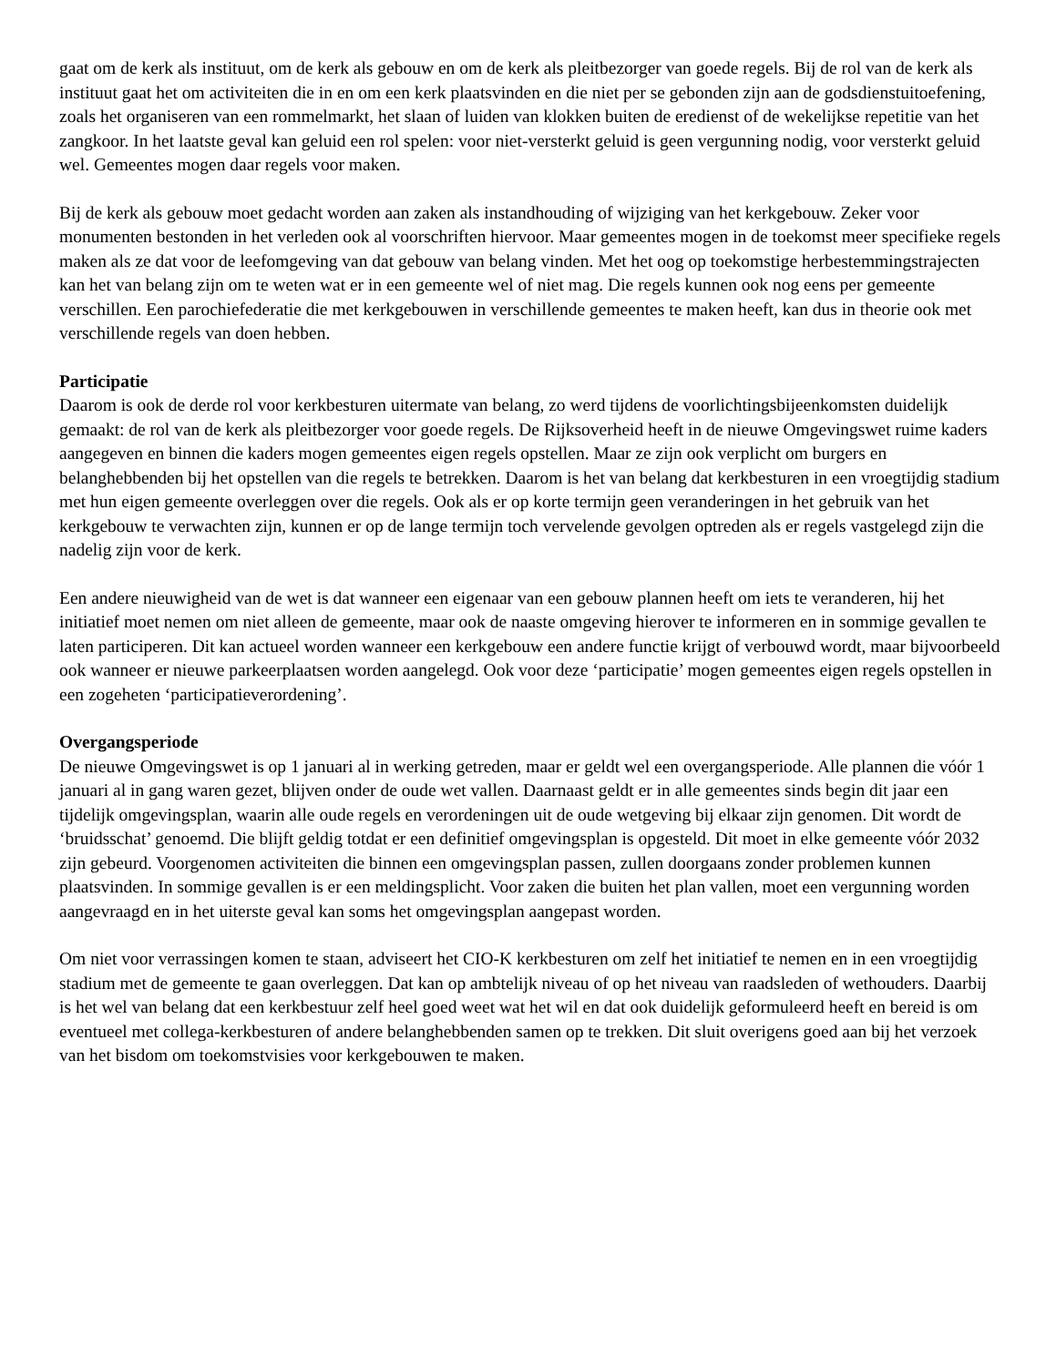gaat om de kerk als instituut, om de kerk als gebouw en om de kerk als pleitbezorger van goede regels. Bij de rol van de kerk als instituut gaat het om activiteiten die in en om een kerk plaatsvinden en die niet per se gebonden zijn aan de godsdienstuitoefening, zoals het organiseren van een rommelmarkt, het slaan of luiden van klokken buiten de eredienst of de wekelijkse repetitie van het zangkoor. In het laatste geval kan geluid een rol spelen: voor niet-versterkt geluid is geen vergunning nodig, voor versterkt geluid wel. Gemeentes mogen daar regels voor maken.
Bij de kerk als gebouw moet gedacht worden aan zaken als instandhouding of wijziging van het kerkgebouw. Zeker voor monumenten bestonden in het verleden ook al voorschriften hiervoor. Maar gemeentes mogen in de toekomst meer specifieke regels maken als ze dat voor de leefomgeving van dat gebouw van belang vinden. Met het oog op toekomstige herbestemmingstrajecten kan het van belang zijn om te weten wat er in een gemeente wel of niet mag. Die regels kunnen ook nog eens per gemeente verschillen. Een parochiefederatie die met kerkgebouwen in verschillende gemeentes te maken heeft, kan dus in theorie ook met verschillende regels van doen hebben.
Participatie
Daarom is ook de derde rol voor kerkbesturen uitermate van belang, zo werd tijdens de voorlichtingsbijeenkomsten duidelijk gemaakt: de rol van de kerk als pleitbezorger voor goede regels. De Rijksoverheid heeft in de nieuwe Omgevingswet ruime kaders aangegeven en binnen die kaders mogen gemeentes eigen regels opstellen. Maar ze zijn ook verplicht om burgers en belanghebbenden bij het opstellen van die regels te betrekken. Daarom is het van belang dat kerkbesturen in een vroegtijdig stadium met hun eigen gemeente overleggen over die regels. Ook als er op korte termijn geen veranderingen in het gebruik van het kerkgebouw te verwachten zijn, kunnen er op de lange termijn toch vervelende gevolgen optreden als er regels vastgelegd zijn die nadelig zijn voor de kerk.
Een andere nieuwigheid van de wet is dat wanneer een eigenaar van een gebouw plannen heeft om iets te veranderen, hij het initiatief moet nemen om niet alleen de gemeente, maar ook de naaste omgeving hierover te informeren en in sommige gevallen te laten participeren. Dit kan actueel worden wanneer een kerkgebouw een andere functie krijgt of verbouwd wordt, maar bijvoorbeeld ook wanneer er nieuwe parkeerplaatsen worden aangelegd. Ook voor deze ‘participatie’ mogen gemeentes eigen regels opstellen in een zogeheten ‘participatieverordening’.
Overgangsperiode
De nieuwe Omgevingswet is op 1 januari al in werking getreden, maar er geldt wel een overgangsperiode. Alle plannen die vóór 1 januari al in gang waren gezet, blijven onder de oude wet vallen. Daarnaast geldt er in alle gemeentes sinds begin dit jaar een tijdelijk omgevingsplan, waarin alle oude regels en verordeningen uit de oude wetgeving bij elkaar zijn genomen. Dit wordt de ‘bruidsschat’ genoemd. Die blijft geldig totdat er een definitief omgevingsplan is opgesteld. Dit moet in elke gemeente vóór 2032 zijn gebeurd. Voorgenomen activiteiten die binnen een omgevingsplan passen, zullen doorgaans zonder problemen kunnen plaatsvinden. In sommige gevallen is er een meldingsplicht. Voor zaken die buiten het plan vallen, moet een vergunning worden aangevraagd en in het uiterste geval kan soms het omgevingsplan aangepast worden.
Om niet voor verrassingen komen te staan, adviseert het CIO-K kerkbesturen om zelf het initiatief te nemen en in een vroegtijdig stadium met de gemeente te gaan overleggen. Dat kan op ambtelijk niveau of op het niveau van raadsleden of wethouders. Daarbij is het wel van belang dat een kerkbestuur zelf heel goed weet wat het wil en dat ook duidelijk geformuleerd heeft en bereid is om eventueel met collega-kerkbesturen of andere belanghebbenden samen op te trekken. Dit sluit overigens goed aan bij het verzoek van het bisdom om toekomstvisies voor kerkgebouwen te maken.